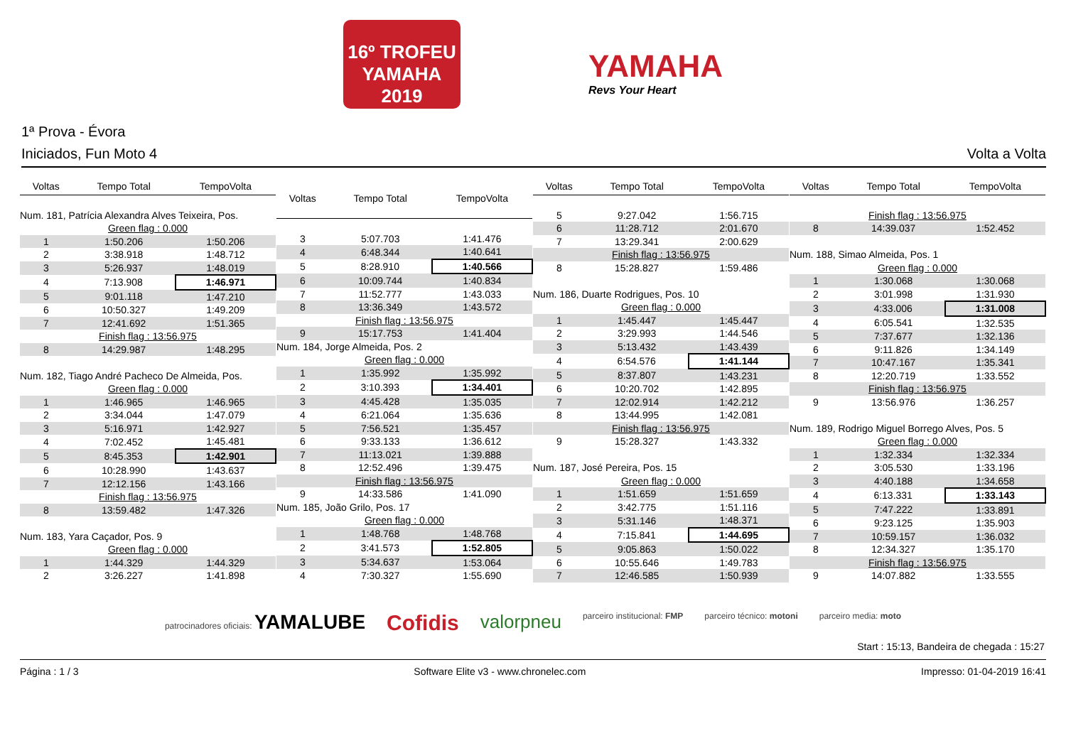16º TROFEU
YAMAHA
2019
YAMAHA
Revs Your Heart
1ª Prova - Évora
Iniciados, Fun Moto 4 Volta a Volta
| Voltas | Tempo Total | TempoVolta |
| --- | --- | --- |
| Num. 181, Patrícia Alexandra Alves Teixeira, Pos. | | |
| Green flag : 0.000 | | |
| 1 | 1:50.206 | 1:50.206 |
| 2 | 3:38.918 | 1:48.712 |
| 3 | 5:26.937 | 1:48.019 |
| 4 | 7:13.908 | 1:46.971 |
| 5 | 9:01.118 | 1:47.210 |
| 6 | 10:50.327 | 1:49.209 |
| 7 | 12:41.692 | 1:51.365 |
| Finish flag : 13:56.975 | | |
| 8 | 14:29.987 | 1:48.295 |
| Num. 182, Tiago André Pacheco De Almeida, Pos. | | |
| Green flag : 0.000 | | |
| 1 | 1:46.965 | 1:46.965 |
| 2 | 3:34.044 | 1:47.079 |
| 3 | 5:16.971 | 1:42.927 |
| 4 | 7:02.452 | 1:45.481 |
| 5 | 8:45.353 | 1:42.901 |
| 6 | 10:28.990 | 1:43.637 |
| 7 | 12:12.156 | 1:43.166 |
| Finish flag : 13:56.975 | | |
| 8 | 13:59.482 | 1:47.326 |
| Num. 183, Yara Caçador, Pos. 9 | | |
| Green flag : 0.000 | | |
| 1 | 1:44.329 | 1:44.329 |
| 2 | 3:26.227 | 1:41.898 |
| Voltas | Tempo Total | TempoVolta |
| --- | --- | --- |
| 3 | 5:07.703 | 1:41.476 |
| 4 | 6:48.344 | 1:40.641 |
| 5 | 8:28.910 | 1:40.566 |
| 6 | 10:09.744 | 1:40.834 |
| 7 | 11:52.777 | 1:43.033 |
| 8 | 13:36.349 | 1:43.572 |
| Finish flag : 13:56.975 | | |
| 9 | 15:17.753 | 1:41.404 |
| Num. 184, Jorge Almeida, Pos. 2 | | |
| Green flag : 0.000 | | |
| 1 | 1:35.992 | 1:35.992 |
| 2 | 3:10.393 | 1:34.401 |
| 3 | 4:45.428 | 1:35.035 |
| 4 | 6:21.064 | 1:35.636 |
| 5 | 7:56.521 | 1:35.457 |
| 6 | 9:33.133 | 1:36.612 |
| 7 | 11:13.021 | 1:39.888 |
| 8 | 12:52.496 | 1:39.475 |
| Finish flag : 13:56.975 | | |
| 9 | 14:33.586 | 1:41.090 |
| Num. 185, João Grilo, Pos. 17 | | |
| Green flag : 0.000 | | |
| 1 | 1:48.768 | 1:48.768 |
| 2 | 3:41.573 | 1:52.805 |
| 3 | 5:34.637 | 1:53.064 |
| 4 | 7:30.327 | 1:55.690 |
| Voltas | Tempo Total | TempoVolta |
| --- | --- | --- |
| 5 | 9:27.042 | 1:56.715 |
| 6 | 11:28.712 | 2:01.670 |
| 7 | 13:29.341 | 2:00.629 |
| Finish flag : 13:56.975 | | |
| 8 | 15:28.827 | 1:59.486 |
| Num. 186, Duarte Rodrigues, Pos. 10 | | |
| Green flag : 0.000 | | |
| 1 | 1:45.447 | 1:45.447 |
| 2 | 3:29.993 | 1:44.546 |
| 3 | 5:13.432 | 1:43.439 |
| 4 | 6:54.576 | 1:41.144 |
| 5 | 8:37.807 | 1:43.231 |
| 6 | 10:20.702 | 1:42.895 |
| 7 | 12:02.914 | 1:42.212 |
| 8 | 13:44.995 | 1:42.081 |
| Finish flag : 13:56.975 | | |
| 9 | 15:28.327 | 1:43.332 |
| Num. 187, José Pereira, Pos. 15 | | |
| Green flag : 0.000 | | |
| 1 | 1:51.659 | 1:51.659 |
| 2 | 3:42.775 | 1:51.116 |
| 3 | 5:31.146 | 1:48.371 |
| 4 | 7:15.841 | 1:44.695 |
| 5 | 9:05.863 | 1:50.022 |
| 6 | 10:55.646 | 1:49.783 |
| 7 | 12:46.585 | 1:50.939 |
| Voltas | Tempo Total | TempoVolta |
| --- | --- | --- |
| Finish flag : 13:56.975 | | |
| 8 | 14:39.037 | 1:52.452 |
| Num. 188, Simao Almeida, Pos. 1 | | |
| Green flag : 0.000 | | |
| 1 | 1:30.068 | 1:30.068 |
| 2 | 3:01.998 | 1:31.930 |
| 3 | 4:33.006 | 1:31.008 |
| 4 | 6:05.541 | 1:32.535 |
| 5 | 7:37.677 | 1:32.136 |
| 6 | 9:11.826 | 1:34.149 |
| 7 | 10:47.167 | 1:35.341 |
| 8 | 12:20.719 | 1:33.552 |
| Finish flag : 13:56.975 | | |
| 9 | 13:56.976 | 1:36.257 |
| Num. 189, Rodrigo Miguel Borrego Alves, Pos. 5 | | |
| Green flag : 0.000 | | |
| 1 | 1:32.334 | 1:32.334 |
| 2 | 3:05.530 | 1:33.196 |
| 3 | 4:40.188 | 1:34.658 |
| 4 | 6:13.331 | 1:33.143 |
| 5 | 7:47.222 | 1:33.891 |
| 6 | 9:23.125 | 1:35.903 |
| 7 | 10:59.157 | 1:36.032 |
| 8 | 12:34.327 | 1:35.170 |
| Finish flag : 13:56.975 | | |
| 9 | 14:07.882 | 1:33.555 |
patrocinadores oficiais: YAMALUBE Cofidis valorpneu parceiro institucional: FMP parceiro técnico: motoni parceiro media: moto
Start : 15:13, Bandeira de chegada : 15:27
Página : 1 / 3 Software Elite v3 - www.chronelec.com Impresso: 01-04-2019 16:41